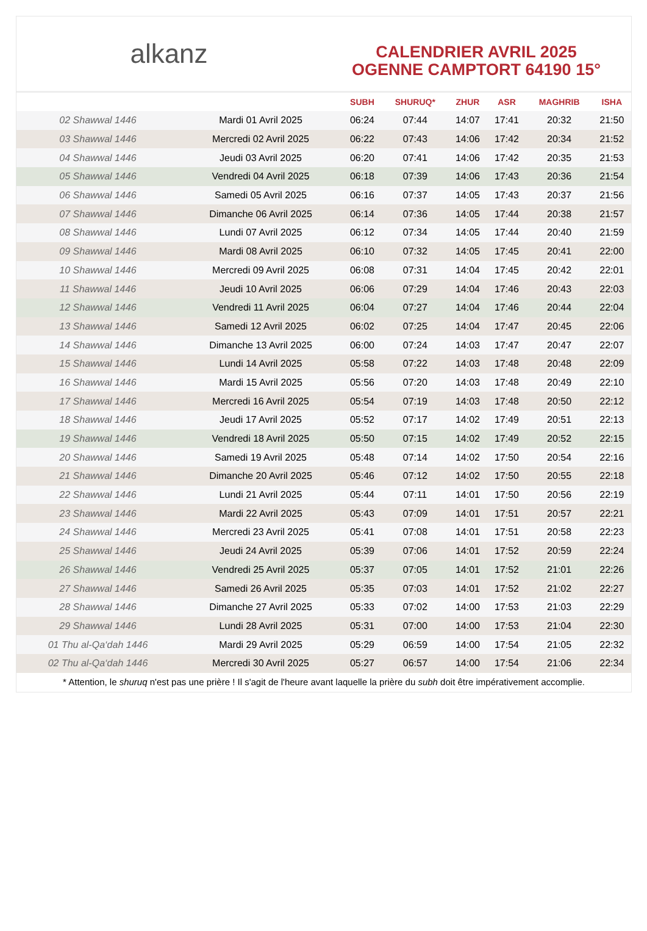alkanz
CALENDRIER AVRIL 2025
OGENNE CAMPTORT 64190 15°
| | | SUBH | SHURUQ* | ZHUR | ASR | MAGHRIB | ISHA |
| --- | --- | --- | --- | --- | --- | --- | --- |
| 02 Shawwal 1446 | Mardi 01 Avril 2025 | 06:24 | 07:44 | 14:07 | 17:41 | 20:32 | 21:50 |
| 03 Shawwal 1446 | Mercredi 02 Avril 2025 | 06:22 | 07:43 | 14:06 | 17:42 | 20:34 | 21:52 |
| 04 Shawwal 1446 | Jeudi 03 Avril 2025 | 06:20 | 07:41 | 14:06 | 17:42 | 20:35 | 21:53 |
| 05 Shawwal 1446 | Vendredi 04 Avril 2025 | 06:18 | 07:39 | 14:06 | 17:43 | 20:36 | 21:54 |
| 06 Shawwal 1446 | Samedi 05 Avril 2025 | 06:16 | 07:37 | 14:05 | 17:43 | 20:37 | 21:56 |
| 07 Shawwal 1446 | Dimanche 06 Avril 2025 | 06:14 | 07:36 | 14:05 | 17:44 | 20:38 | 21:57 |
| 08 Shawwal 1446 | Lundi 07 Avril 2025 | 06:12 | 07:34 | 14:05 | 17:44 | 20:40 | 21:59 |
| 09 Shawwal 1446 | Mardi 08 Avril 2025 | 06:10 | 07:32 | 14:05 | 17:45 | 20:41 | 22:00 |
| 10 Shawwal 1446 | Mercredi 09 Avril 2025 | 06:08 | 07:31 | 14:04 | 17:45 | 20:42 | 22:01 |
| 11 Shawwal 1446 | Jeudi 10 Avril 2025 | 06:06 | 07:29 | 14:04 | 17:46 | 20:43 | 22:03 |
| 12 Shawwal 1446 | Vendredi 11 Avril 2025 | 06:04 | 07:27 | 14:04 | 17:46 | 20:44 | 22:04 |
| 13 Shawwal 1446 | Samedi 12 Avril 2025 | 06:02 | 07:25 | 14:04 | 17:47 | 20:45 | 22:06 |
| 14 Shawwal 1446 | Dimanche 13 Avril 2025 | 06:00 | 07:24 | 14:03 | 17:47 | 20:47 | 22:07 |
| 15 Shawwal 1446 | Lundi 14 Avril 2025 | 05:58 | 07:22 | 14:03 | 17:48 | 20:48 | 22:09 |
| 16 Shawwal 1446 | Mardi 15 Avril 2025 | 05:56 | 07:20 | 14:03 | 17:48 | 20:49 | 22:10 |
| 17 Shawwal 1446 | Mercredi 16 Avril 2025 | 05:54 | 07:19 | 14:03 | 17:48 | 20:50 | 22:12 |
| 18 Shawwal 1446 | Jeudi 17 Avril 2025 | 05:52 | 07:17 | 14:02 | 17:49 | 20:51 | 22:13 |
| 19 Shawwal 1446 | Vendredi 18 Avril 2025 | 05:50 | 07:15 | 14:02 | 17:49 | 20:52 | 22:15 |
| 20 Shawwal 1446 | Samedi 19 Avril 2025 | 05:48 | 07:14 | 14:02 | 17:50 | 20:54 | 22:16 |
| 21 Shawwal 1446 | Dimanche 20 Avril 2025 | 05:46 | 07:12 | 14:02 | 17:50 | 20:55 | 22:18 |
| 22 Shawwal 1446 | Lundi 21 Avril 2025 | 05:44 | 07:11 | 14:01 | 17:50 | 20:56 | 22:19 |
| 23 Shawwal 1446 | Mardi 22 Avril 2025 | 05:43 | 07:09 | 14:01 | 17:51 | 20:57 | 22:21 |
| 24 Shawwal 1446 | Mercredi 23 Avril 2025 | 05:41 | 07:08 | 14:01 | 17:51 | 20:58 | 22:23 |
| 25 Shawwal 1446 | Jeudi 24 Avril 2025 | 05:39 | 07:06 | 14:01 | 17:52 | 20:59 | 22:24 |
| 26 Shawwal 1446 | Vendredi 25 Avril 2025 | 05:37 | 07:05 | 14:01 | 17:52 | 21:01 | 22:26 |
| 27 Shawwal 1446 | Samedi 26 Avril 2025 | 05:35 | 07:03 | 14:01 | 17:52 | 21:02 | 22:27 |
| 28 Shawwal 1446 | Dimanche 27 Avril 2025 | 05:33 | 07:02 | 14:00 | 17:53 | 21:03 | 22:29 |
| 29 Shawwal 1446 | Lundi 28 Avril 2025 | 05:31 | 07:00 | 14:00 | 17:53 | 21:04 | 22:30 |
| 01 Thu al-Qa‘dah 1446 | Mardi 29 Avril 2025 | 05:29 | 06:59 | 14:00 | 17:54 | 21:05 | 22:32 |
| 02 Thu al-Qa‘dah 1446 | Mercredi 30 Avril 2025 | 05:27 | 06:57 | 14:00 | 17:54 | 21:06 | 22:34 |
* Attention, le shuruq n'est pas une prière ! Il s'agit de l'heure avant laquelle la prière du subh doit être impérativement accomplie.